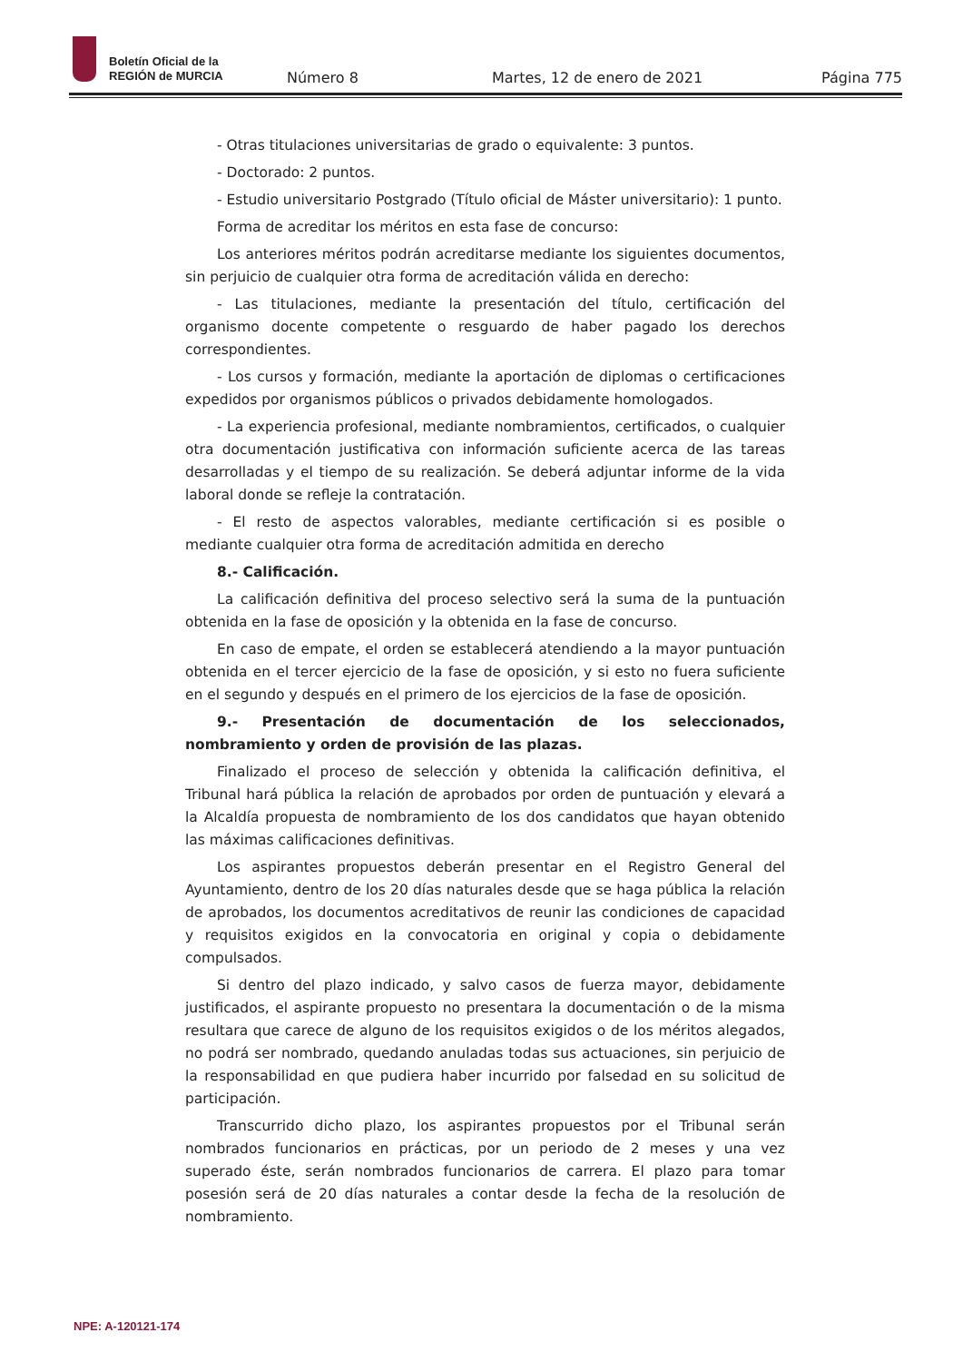Boletín Oficial de la
REGIÓN de MURCIA
Número 8 Martes, 12 de enero de 2021 Página 775
- Otras titulaciones universitarias de grado o equivalente: 3 puntos.
- Doctorado: 2 puntos.
- Estudio universitario Postgrado (Título oficial de Máster universitario): 1 punto.
Forma de acreditar los méritos en esta fase de concurso:
Los anteriores méritos podrán acreditarse mediante los siguientes documentos, sin perjuicio de cualquier otra forma de acreditación válida en derecho:
- Las titulaciones, mediante la presentación del título, certificación del organismo docente competente o resguardo de haber pagado los derechos correspondientes.
- Los cursos y formación, mediante la aportación de diplomas o certificaciones expedidos por organismos públicos o privados debidamente homologados.
- La experiencia profesional, mediante nombramientos, certificados, o cualquier otra documentación justificativa con información suficiente acerca de las tareas desarrolladas y el tiempo de su realización. Se deberá adjuntar informe de la vida laboral donde se refleje la contratación.
- El resto de aspectos valorables, mediante certificación si es posible o mediante cualquier otra forma de acreditación admitida en derecho
8.- Calificación.
La calificación definitiva del proceso selectivo será la suma de la puntuación obtenida en la fase de oposición y la obtenida en la fase de concurso.
En caso de empate, el orden se establecerá atendiendo a la mayor puntuación obtenida en el tercer ejercicio de la fase de oposición, y si esto no fuera suficiente en el segundo y después en el primero de los ejercicios de la fase de oposición.
9.- Presentación de documentación de los seleccionados, nombramiento y orden de provisión de las plazas.
Finalizado el proceso de selección y obtenida la calificación definitiva, el Tribunal hará pública la relación de aprobados por orden de puntuación y elevará a la Alcaldía propuesta de nombramiento de los dos candidatos que hayan obtenido las máximas calificaciones definitivas.
Los aspirantes propuestos deberán presentar en el Registro General del Ayuntamiento, dentro de los 20 días naturales desde que se haga pública la relación de aprobados, los documentos acreditativos de reunir las condiciones de capacidad y requisitos exigidos en la convocatoria en original y copia o debidamente compulsados.
Si dentro del plazo indicado, y salvo casos de fuerza mayor, debidamente justificados, el aspirante propuesto no presentara la documentación o de la misma resultara que carece de alguno de los requisitos exigidos o de los méritos alegados, no podrá ser nombrado, quedando anuladas todas sus actuaciones, sin perjuicio de la responsabilidad en que pudiera haber incurrido por falsedad en su solicitud de participación.
Transcurrido dicho plazo, los aspirantes propuestos por el Tribunal serán nombrados funcionarios en prácticas, por un periodo de 2 meses y una vez superado éste, serán nombrados funcionarios de carrera. El plazo para tomar posesión será de 20 días naturales a contar desde la fecha de la resolución de nombramiento.
NPE: A-120121-174